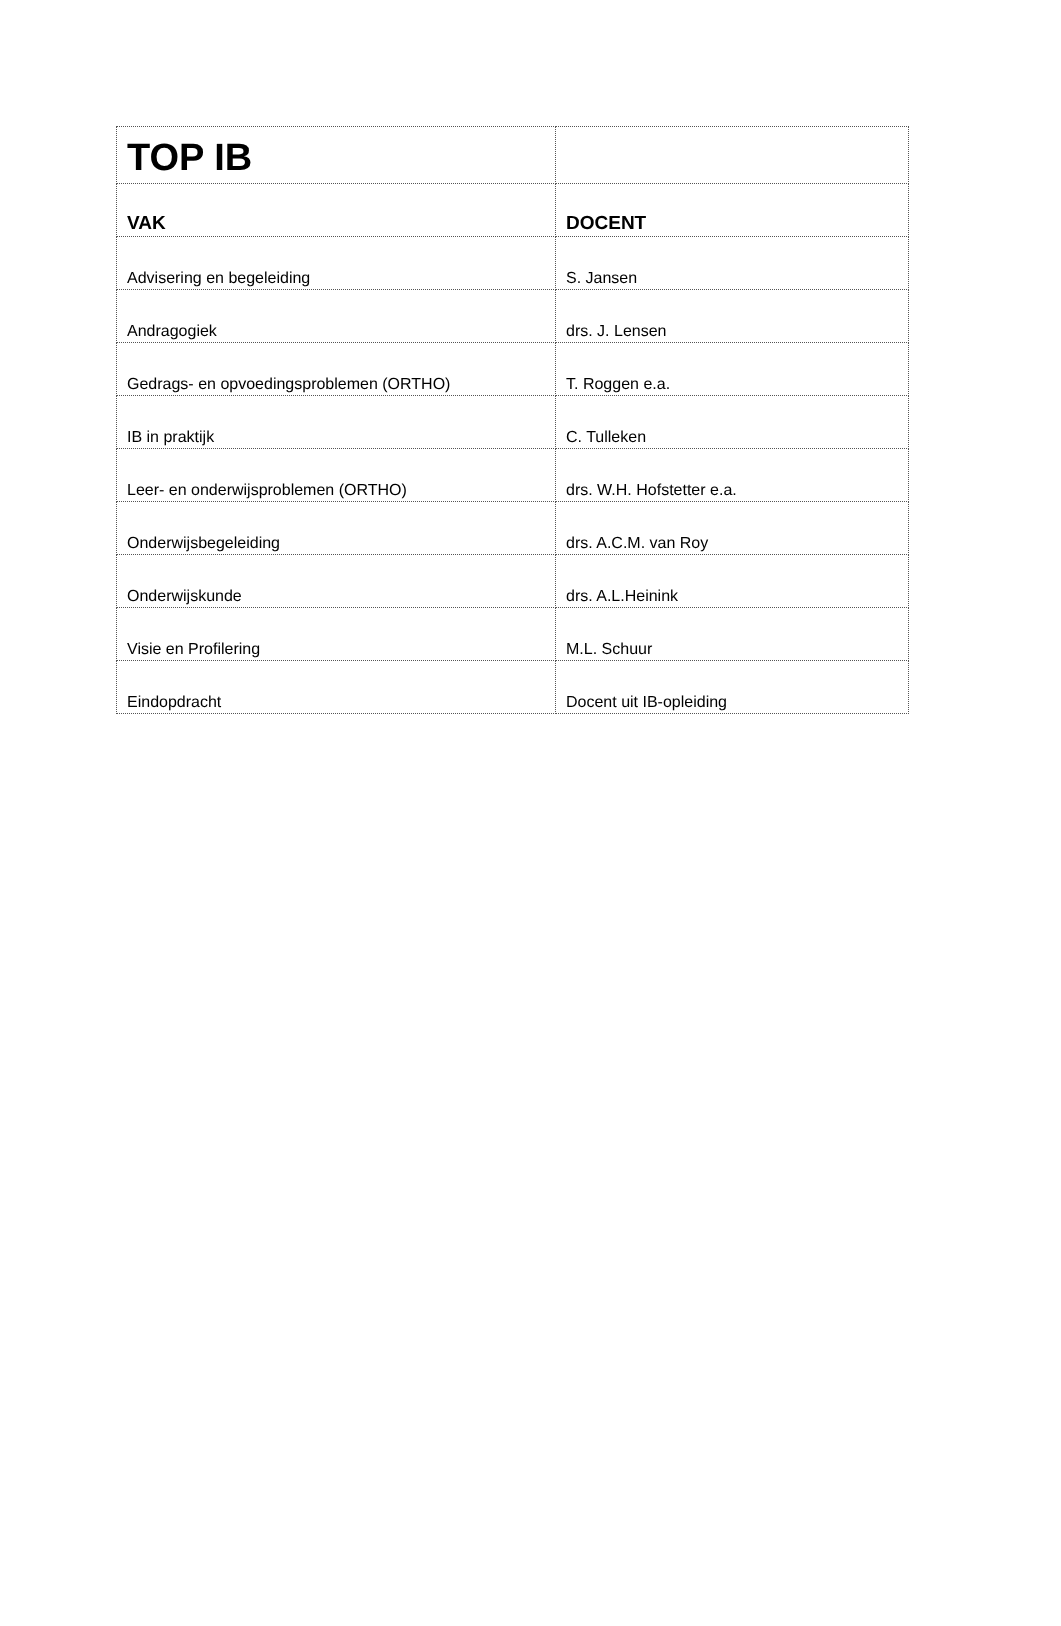| TOP IB | |
| VAK | DOCENT |
| Advisering en begeleiding | S. Jansen |
| Andragogiek | drs. J. Lensen |
| Gedrags- en opvoedingsproblemen (ORTHO) | T. Roggen e.a. |
| IB in praktijk | C. Tulleken |
| Leer- en onderwijsproblemen (ORTHO) | drs. W.H. Hofstetter e.a. |
| Onderwijsbegeleiding | drs. A.C.M. van Roy |
| Onderwijskunde | drs. A.L.Heinink |
| Visie en Profilering | M.L. Schuur |
| Eindopdracht | Docent uit IB-opleiding |